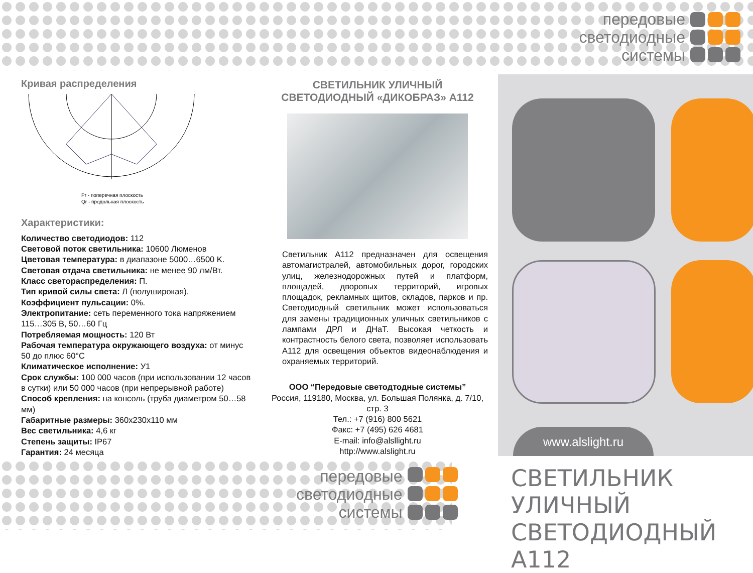передовые
светодиодные
системы
Кривая распределения
Pr - поперечная плоскость
Qr - продольная плоскость
Характеристики:
Количество светодиодов: 112
Световой поток светильника: 10600 Люменов
Цветовая температура: в диапазоне 5000…6500 K.
Световая отдача светильника: не менее 90 лм/Вт.
Класс светораспределения: П.
Тип кривой силы света: Л (полуширокая).
Коэффициент пульсации: 0%.
Электропитание: сеть переменного тока напряжением 115…305 В, 50…60 Гц
Потребляемая мощность: 120 Вт
Рабочая температура окружающего воздуха: от минус 50 до плюс 60°C
Климатическое исполнение: У1
Срок службы: 100 000 часов (при использовании 12 часов в сутки) или 50 000 часов (при непрерывной работе)
Способ крепления: на консоль (труба диаметром 50…58 мм)
Габаритные размеры: 360x230x110 мм
Вес светильника: 4,6 кг
Степень защиты: IP67
Гарантия: 24 месяца
СВЕТИЛЬНИК УЛИЧНЫЙ
СВЕТОДИОДНЫЙ «ДИКОБРАЗ» А112
Светильник А112 предназначен для освещения автомагистралей, автомобильных дорог, городских улиц, железнодорожных путей и платформ, площадей, дворовых территорий, игровых площадок, рекламных щитов, складов, парков и пр. Светодиодный светильник может использоваться для замены традиционных уличных светильников с лампами ДРЛ и ДНаТ. Высокая четкость и контрастность белого света, позволяет использовать А112 для освещения объектов видеонаблюдения и охраняемых территорий.
ООО “Передовые светодтодные системы”
Россия, 119180, Москва, ул. Большая Полянка, д. 7/10, стр. 3
Тел.: +7 (916) 800 5621
Факс: +7 (495) 626 4681
E-mail: info@alsllight.ru
http://www.alslight.ru
www.alslight.ru
передовые
светодиодные
системы
СВЕТИЛЬНИК УЛИЧНЫЙ
СВЕТОДИОДНЫЙ А112